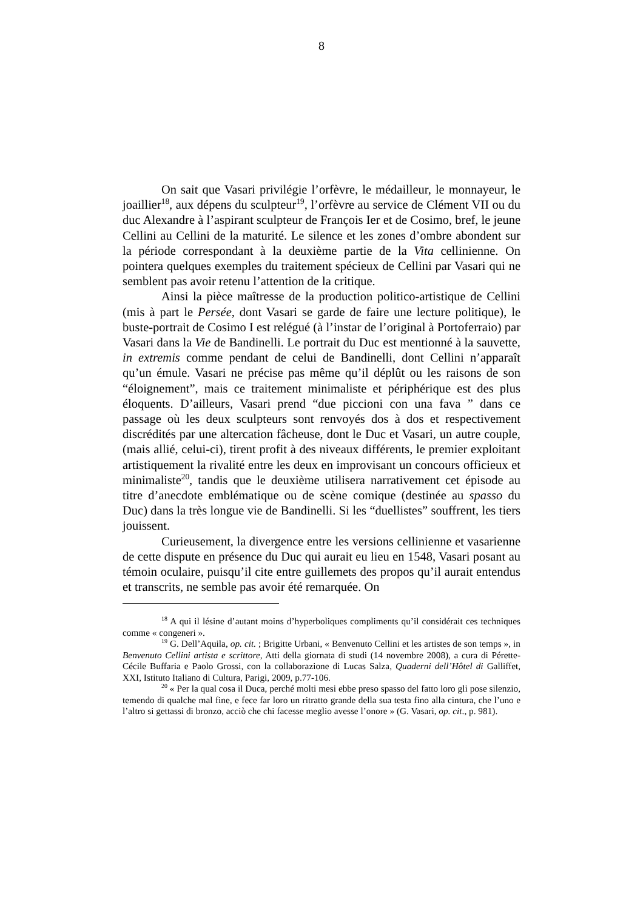8
On sait que Vasari privilégie l’orfèvre, le médailleur, le monnayeur, le joaillier<sup>18</sup>, aux dépens du sculpteur<sup>19</sup>, l’orfèvre au service de Clément VII ou du duc Alexandre à l’aspirant sculpteur de François Ier et de Cosimo, bref, le jeune Cellini au Cellini de la maturité. Le silence et les zones d’ombre abondent sur la période correspondant à la deuxième partie de la Vita cellinienne. On pointera quelques exemples du traitement spécieux de Cellini par Vasari qui ne semblent pas avoir retenu l’attention de la critique.
Ainsi la pièce maîtresse de la production politico-artistique de Cellini (mis à part le Persée, dont Vasari se garde de faire une lecture politique), le buste-portrait de Cosimo I est relégué (à l’instar de l’original à Portoferraio) par Vasari dans la Vie de Bandinelli. Le portrait du Duc est mentionné à la sauvette, in extremis comme pendant de celui de Bandinelli, dont Cellini n’apparaît qu’un émule. Vasari ne précise pas même qu’il déplût ou les raisons de son “éloignement”, mais ce traitement minimaliste et périphérique est des plus éloquents. D’ailleurs, Vasari prend “due piccioni con una fava ” dans ce passage où les deux sculpteurs sont renvoyés dos à dos et respectivement discrédités par une altercation fâcheuse, dont le Duc et Vasari, un autre couple, (mais allié, celui-ci), tirent profit à des niveaux différents, le premier exploitant artistiquement la rivalité entre les deux en improvisant un concours officieux et minimaliste<sup>20</sup>, tandis que le deuxième utilisera narrativement cet épisode au titre d’anecdote emblématique ou de scène comique (destinée au spasso du Duc) dans la très longue vie de Bandinelli. Si les “duellistes” souffrent, les tiers jouissent.
Curieusement, la divergence entre les versions cellinienne et vasarienne de cette dispute en présence du Duc qui aurait eu lieu en 1548, Vasari posant au témoin oculaire, puisqu’il cite entre guillemets des propos qu’il aurait entendus et transcrits, ne semble pas avoir été remarquée. On
<sup>18</sup> A qui il lésine d’autant moins d’hyperboliques compliments qu’il considérait ces techniques comme « congeneri ».
<sup>19</sup> G. Dell’Aquila, op. cit. ; Brigitte Urbani, « Benvenuto Cellini et les artistes de son temps », in Benvenuto Cellini artista e scrittore, Atti della giornata di studi (14 novembre 2008), a cura di Pérette-Cécile Buffaria e Paolo Grossi, con la collaborazione di Lucas Salza, Quaderni dell’Hôtel di Galliffet, XXI, Istituto Italiano di Cultura, Parigi, 2009, p.77-106.
<sup>20</sup> « Per la qual cosa il Duca, perché molti mesi ebbe preso spasso del fatto loro gli pose silenzio, temendo di qualche mal fine, e fece far loro un ritratto grande della sua testa fino alla cintura, che l’uno e l’altro si gettassi di bronzo, acciò che chi facesse meglio avesse l’onore » (G. Vasari, op. cit., p. 981).